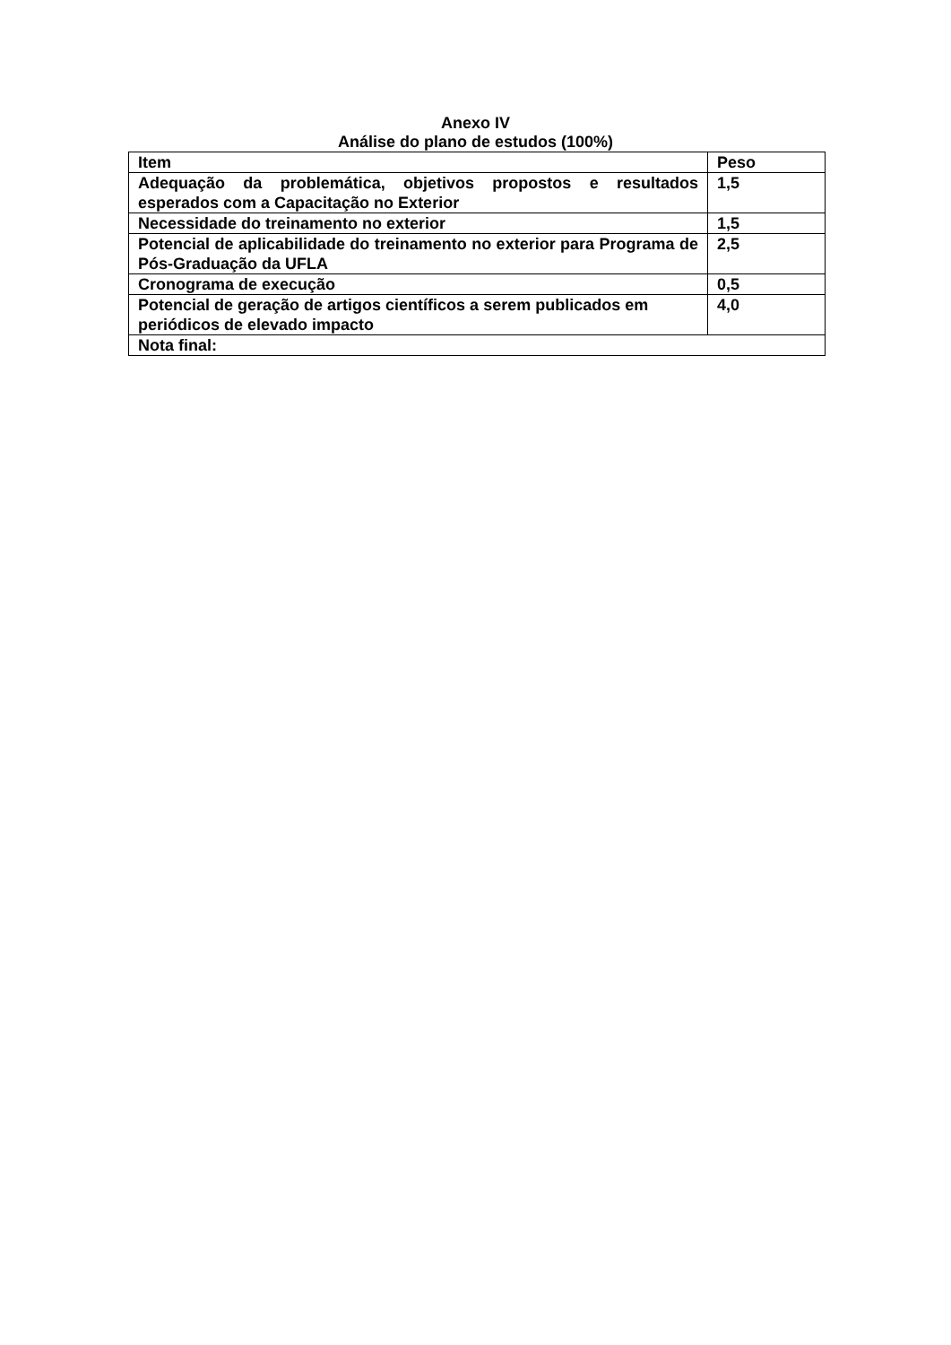Anexo IV
Análise do plano de estudos (100%)
| Item | Peso |
| --- | --- |
| Adequação da problemática, objetivos propostos e resultados esperados com a Capacitação no Exterior | 1,5 |
| Necessidade do treinamento no exterior | 1,5 |
| Potencial de aplicabilidade do treinamento no exterior para Programa de Pós-Graduação da UFLA | 2,5 |
| Cronograma de execução | 0,5 |
| Potencial de geração de artigos científicos a serem publicados em periódicos de elevado impacto | 4,0 |
| Nota final: | |